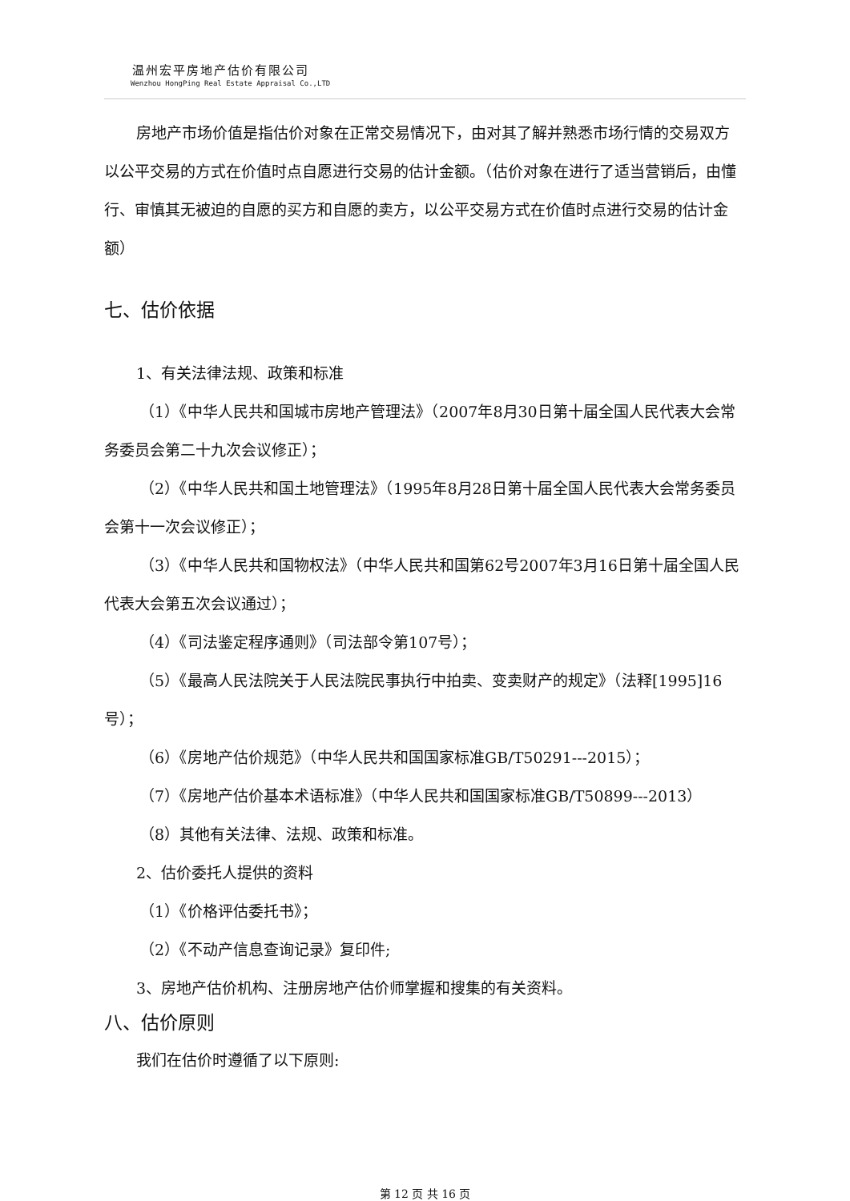温州宏平房地产估价有限公司
Wenzhou HongPing Real Estate Appraisal Co.,LTD
房地产市场价值是指估价对象在正常交易情况下，由对其了解并熟悉市场行情的交易双方以公平交易的方式在价值时点自愿进行交易的估计金额。（估价对象在进行了适当营销后，由懂行、审慎其无被迫的自愿的买方和自愿的卖方，以公平交易方式在价值时点进行交易的估计金额）
七、估价依据
1、有关法律法规、政策和标准
（1）《中华人民共和国城市房地产管理法》（2007年8月30日第十届全国人民代表大会常务委员会第二十九次会议修正）；
（2）《中华人民共和国土地管理法》（1995年8月28日第十届全国人民代表大会常务委员会第十一次会议修正）；
（3）《中华人民共和国物权法》（中华人民共和国第62号2007年3月16日第十届全国人民代表大会第五次会议通过）；
（4）《司法鉴定程序通则》（司法部令第107号）；
（5）《最高人民法院关于人民法院民事执行中拍卖、变卖财产的规定》（法释[1995]16号）；
（6）《房地产估价规范》（中华人民共和国国家标准GB/T50291---2015）；
（7）《房地产估价基本术语标准》（中华人民共和国国家标准GB/T50899---2013）
（8）其他有关法律、法规、政策和标准。
2、估价委托人提供的资料
（1）《价格评估委托书》；
（2）《不动产信息查询记录》复印件;
3、房地产估价机构、注册房地产估价师掌握和搜集的有关资料。
八、估价原则
我们在估价时遵循了以下原则:
第 12 页 共 16 页